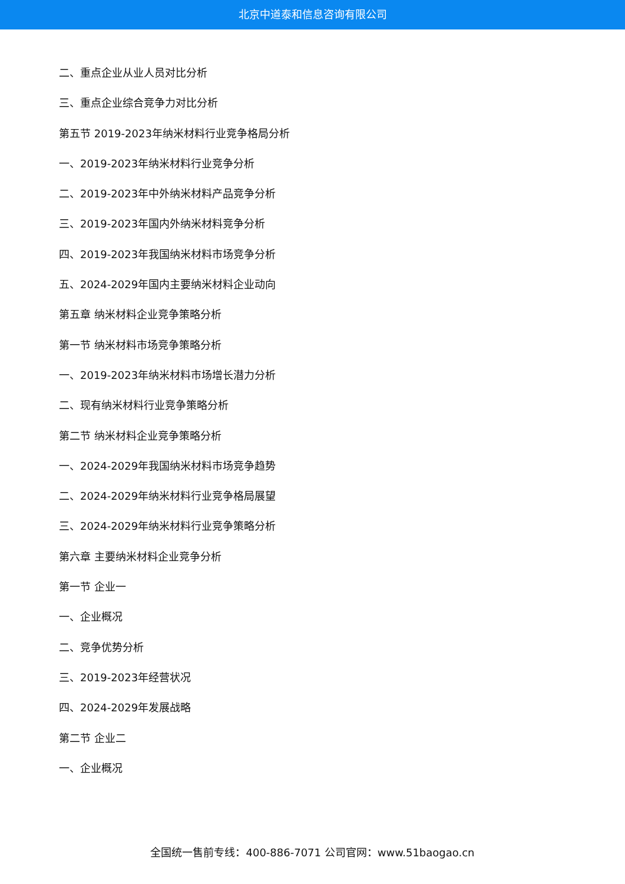北京中道泰和信息咨询有限公司
二、重点企业从业人员对比分析
三、重点企业综合竞争力对比分析
第五节 2019-2023年纳米材料行业竞争格局分析
一、2019-2023年纳米材料行业竞争分析
二、2019-2023年中外纳米材料产品竞争分析
三、2019-2023年国内外纳米材料竞争分析
四、2019-2023年我国纳米材料市场竞争分析
五、2024-2029年国内主要纳米材料企业动向
第五章 纳米材料企业竞争策略分析
第一节 纳米材料市场竞争策略分析
一、2019-2023年纳米材料市场增长潜力分析
二、现有纳米材料行业竞争策略分析
第二节 纳米材料企业竞争策略分析
一、2024-2029年我国纳米材料市场竞争趋势
二、2024-2029年纳米材料行业竞争格局展望
三、2024-2029年纳米材料行业竞争策略分析
第六章 主要纳米材料企业竞争分析
第一节 企业一
一、企业概况
二、竞争优势分析
三、2019-2023年经营状况
四、2024-2029年发展战略
第二节 企业二
一、企业概况
全国统一售前专线：400-886-7071 公司官网：www.51baogao.cn